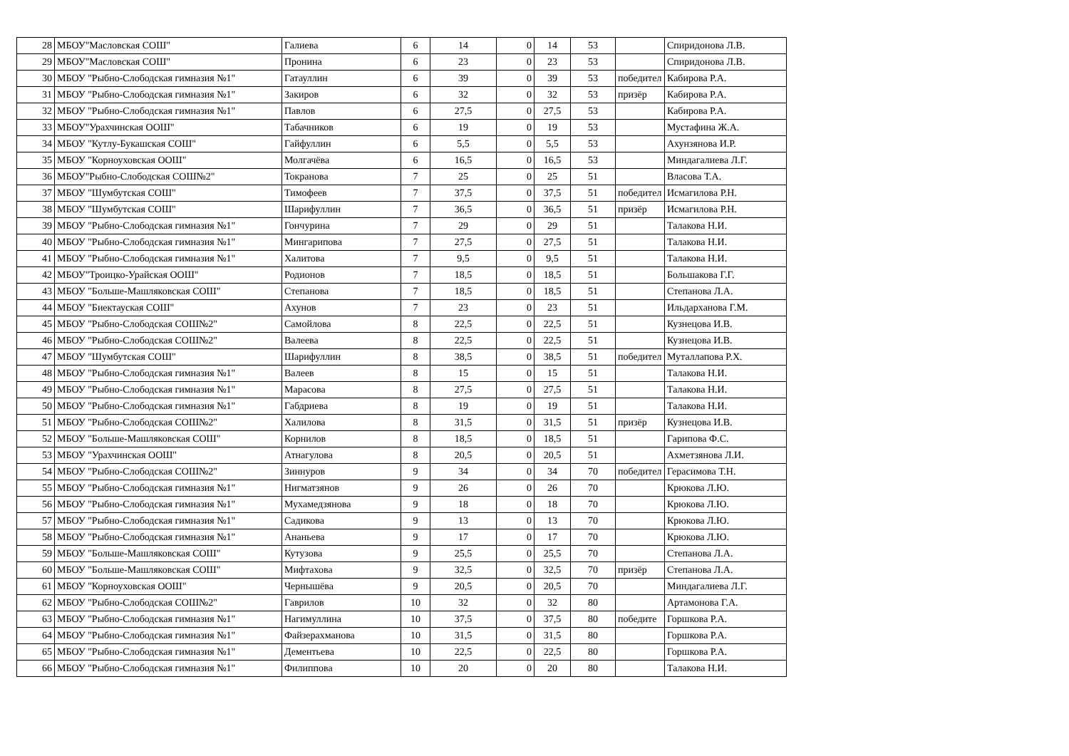| 28 | МБОУ"Масловская СОШ" | Галиева | 6 | 14 | 0 | 14 | 53 | | Спиридонова Л.В. |
| 29 | МБОУ"Масловская СОШ" | Пронина | 6 | 23 | 0 | 23 | 53 | | Спиридонова Л.В. |
| 30 | МБОУ "Рыбно-Слободская гимназия №1" | Гатауллин | 6 | 39 | 0 | 39 | 53 | победител | Кабирова Р.А. |
| 31 | МБОУ "Рыбно-Слободская гимназия №1" | Закиров | 6 | 32 | 0 | 32 | 53 | призёр | Кабирова Р.А. |
| 32 | МБОУ "Рыбно-Слободская гимназия №1" | Павлов | 6 | 27,5 | 0 | 27,5 | 53 | | Кабирова Р.А. |
| 33 | МБОУ"Урахчинская ООШ" | Табачников | 6 | 19 | 0 | 19 | 53 | | Мустафина Ж.А. |
| 34 | МБОУ "Кутлу-Букашская СОШ" | Гайфуллин | 6 | 5,5 | 0 | 5,5 | 53 | | Ахунзянова И.Р. |
| 35 | МБОУ "Корноуховская ООШ" | Молгачёва | 6 | 16,5 | 0 | 16,5 | 53 | | Миндагалиева Л.Г. |
| 36 | МБОУ"Рыбно-Слободская СОШ№2" | Токранова | 7 | 25 | 0 | 25 | 51 | | Власова Т.А. |
| 37 | МБОУ "Шумбутская СОШ" | Тимофеев | 7 | 37,5 | 0 | 37,5 | 51 | победител | Исмагилова Р.Н. |
| 38 | МБОУ "Шумбутская СОШ" | Шарифуллин | 7 | 36,5 | 0 | 36,5 | 51 | призёр | Исмагилова Р.Н. |
| 39 | МБОУ "Рыбно-Слободская гимназия №1" | Гончурина | 7 | 29 | 0 | 29 | 51 | | Талакова Н.И. |
| 40 | МБОУ "Рыбно-Слободская гимназия №1" | Мингарипова | 7 | 27,5 | 0 | 27,5 | 51 | | Талакова Н.И. |
| 41 | МБОУ "Рыбно-Слободская гимназия №1" | Халитова | 7 | 9,5 | 0 | 9,5 | 51 | | Талакова Н.И. |
| 42 | МБОУ"Троицко-Урайская ООШ" | Родионов | 7 | 18,5 | 0 | 18,5 | 51 | | Большакова Г.Г. |
| 43 | МБОУ "Больше-Машляковская СОШ" | Степанова | 7 | 18,5 | 0 | 18,5 | 51 | | Степанова Л.А. |
| 44 | МБОУ "Биектауская СОШ" | Ахунов | 7 | 23 | 0 | 23 | 51 | | Ильдарханова Г.М. |
| 45 | МБОУ "Рыбно-Слободская СОШ№2" | Самойлова | 8 | 22,5 | 0 | 22,5 | 51 | | Кузнецова И.В. |
| 46 | МБОУ "Рыбно-Слободская СОШ№2" | Валеева | 8 | 22,5 | 0 | 22,5 | 51 | | Кузнецова И.В. |
| 47 | МБОУ "Шумбутская СОШ" | Шарифуллин | 8 | 38,5 | 0 | 38,5 | 51 | победител | Муталлапова Р.Х. |
| 48 | МБОУ "Рыбно-Слободская гимназия №1" | Валеев | 8 | 15 | 0 | 15 | 51 | | Талакова Н.И. |
| 49 | МБОУ "Рыбно-Слободская гимназия №1" | Марасова | 8 | 27,5 | 0 | 27,5 | 51 | | Талакова Н.И. |
| 50 | МБОУ "Рыбно-Слободская гимназия №1" | Габдриева | 8 | 19 | 0 | 19 | 51 | | Талакова Н.И. |
| 51 | МБОУ "Рыбно-Слободская СОШ№2" | Халилова | 8 | 31,5 | 0 | 31,5 | 51 | призёр | Кузнецова И.В. |
| 52 | МБОУ "Больше-Машляковская СОШ" | Корнилов | 8 | 18,5 | 0 | 18,5 | 51 | | Гарипова Ф.С. |
| 53 | МБОУ "Урахчинская ООШ" | Атнагулова | 8 | 20,5 | 0 | 20,5 | 51 | | Ахметзянова Л.И. |
| 54 | МБОУ "Рыбно-Слободская СОШ№2" | Зиннуров | 9 | 34 | 0 | 34 | 70 | победител | Герасимова Т.Н. |
| 55 | МБОУ "Рыбно-Слободская гимназия №1" | Нигматзянов | 9 | 26 | 0 | 26 | 70 | | Крюкова Л.Ю. |
| 56 | МБОУ "Рыбно-Слободская гимназия №1" | Мухамедзянова | 9 | 18 | 0 | 18 | 70 | | Крюкова Л.Ю. |
| 57 | МБОУ "Рыбно-Слободская гимназия №1" | Садикова | 9 | 13 | 0 | 13 | 70 | | Крюкова Л.Ю. |
| 58 | МБОУ "Рыбно-Слободская гимназия №1" | Ананьева | 9 | 17 | 0 | 17 | 70 | | Крюкова Л.Ю. |
| 59 | МБОУ "Больше-Машляковская СОШ" | Кутузова | 9 | 25,5 | 0 | 25,5 | 70 | | Степанова Л.А. |
| 60 | МБОУ "Больше-Машляковская СОШ" | Мифтахова | 9 | 32,5 | 0 | 32,5 | 70 | призёр | Степанова Л.А. |
| 61 | МБОУ "Корноуховская ООШ" | Чернышёва | 9 | 20,5 | 0 | 20,5 | 70 | | Миндагалиева Л.Г. |
| 62 | МБОУ "Рыбно-Слободская СОШ№2" | Гаврилов | 10 | 32 | 0 | 32 | 80 | | Артамонова Г.А. |
| 63 | МБОУ "Рыбно-Слободская гимназия №1" | Нагимуллина | 10 | 37,5 | 0 | 37,5 | 80 | победите | Горшкова Р.А. |
| 64 | МБОУ "Рыбно-Слободская гимназия №1" | Файзерахманова | 10 | 31,5 | 0 | 31,5 | 80 | | Горшкова Р.А. |
| 65 | МБОУ "Рыбно-Слободская гимназия №1" | Дементьева | 10 | 22,5 | 0 | 22,5 | 80 | | Горшкова Р.А. |
| 66 | МБОУ "Рыбно-Слободская гимназия №1" | Филиппова | 10 | 20 | 0 | 20 | 80 | | Талакова Н.И. |